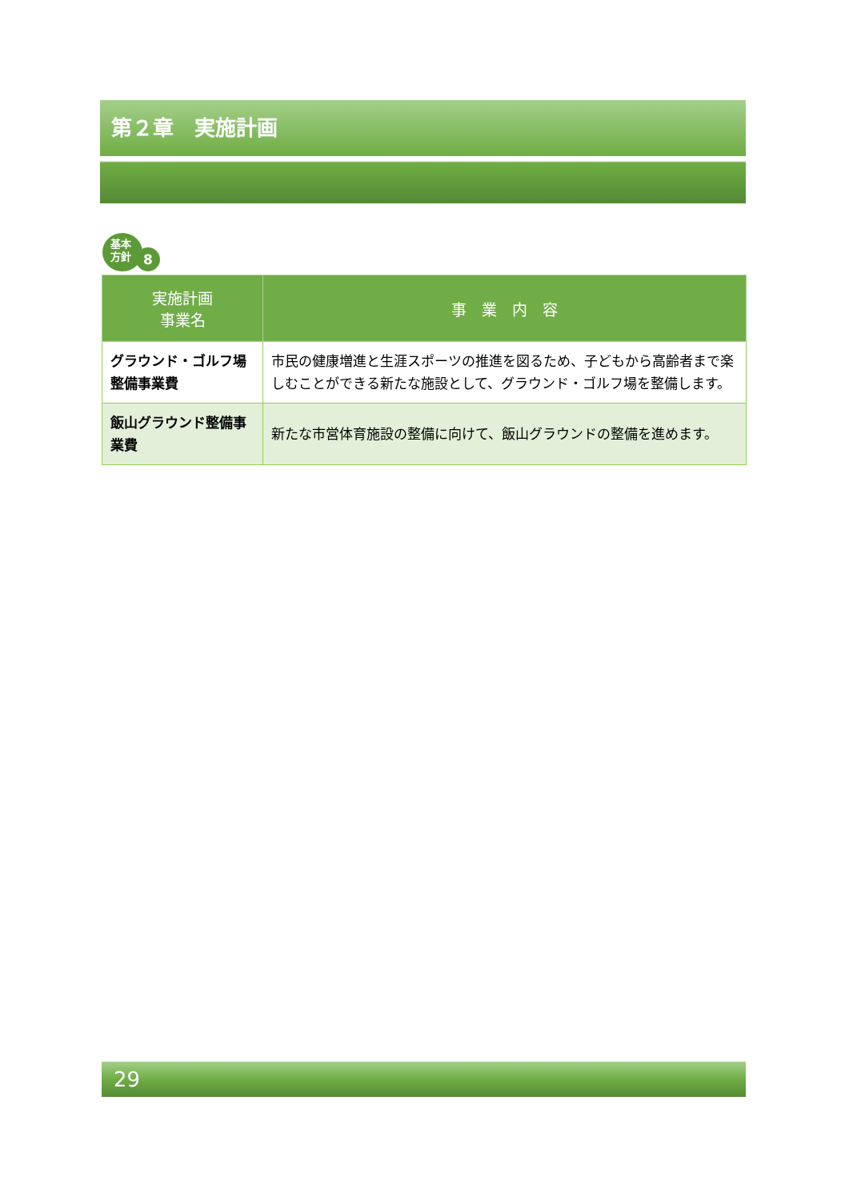第２章　実施計画
基本
方針
8
| 実施計画 事業名 | 事 業 内 容 |
| --- | --- |
| グラウンド・ゴルフ場整備事業費 | 市民の健康増進と生涯スポーツの推進を図るため、子どもから高齢者まで楽しむことができる新たな施設として、グラウンド・ゴルフ場を整備します。 |
| 飯山グラウンド整備事業費 | 新たな市営体育施設の整備に向けて、飯山グラウンドの整備を進めます。 |
29